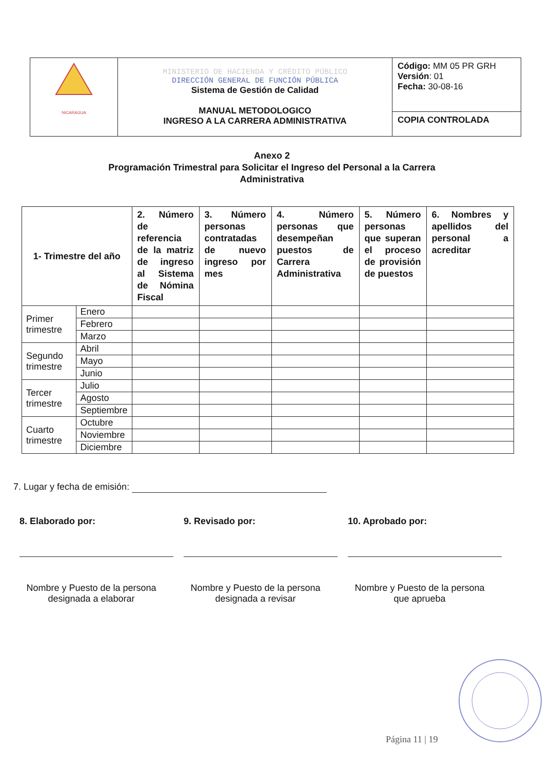| NICARAGUA | MINISTERIO DE HACIENDA Y CRÉDITO PÚBLICO DIRECCIÓN GENERAL DE FUNCIÓN PÚBLICA Sistema de Gestión de Calidad MANUAL METODOLOGICO INGRESO A LA CARRERA ADMINISTRATIVA | Código: MM 05 PR GRH Versión : 01 Fecha: 30-08-16 |
| | | COPIA CONTROLADA |
Anexo 2
Programación Trimestral para Solicitar el Ingreso del Personal a la Carrera
Administrativa
| 1- Trimestre del año | | 2. Número de referencia de la matriz de ingreso al Sistema de Nómina Fiscal | 3. Número personas contratadas de nuevo ingreso por mes | 4. Número personas que desempeñan puestos de Carrera Administrativa | 5. Número personas que superan el proceso de provisión de puestos | 6. Nombres y apellidos del personal a acreditar |
| --- | --- | --- | --- | --- | --- | --- |
| Primer trimestre | Enero | | | | | |
| | Febrero | | | | | |
| | Marzo | | | | | |
| Segundo trimestre | Abril | | | | | |
| | Mayo | | | | | |
| | Junio | | | | | |
| Tercer trimestre | Julio | | | | | |
| | Agosto | | | | | |
| | Septiembre | | | | | |
| Cuarto trimestre | Octubre | | | | | |
| | Noviembre | | | | | |
| | Diciembre | | | | | |
7. Lugar y fecha de emisión:
8. Elaborado por:
Nombre y Puesto de la persona designada a elaborar
9. Revisado por:
Nombre y Puesto de la persona designada a revisar
10. Aprobado por:
Nombre y Puesto de la persona que aprueba
Página 11 | 19